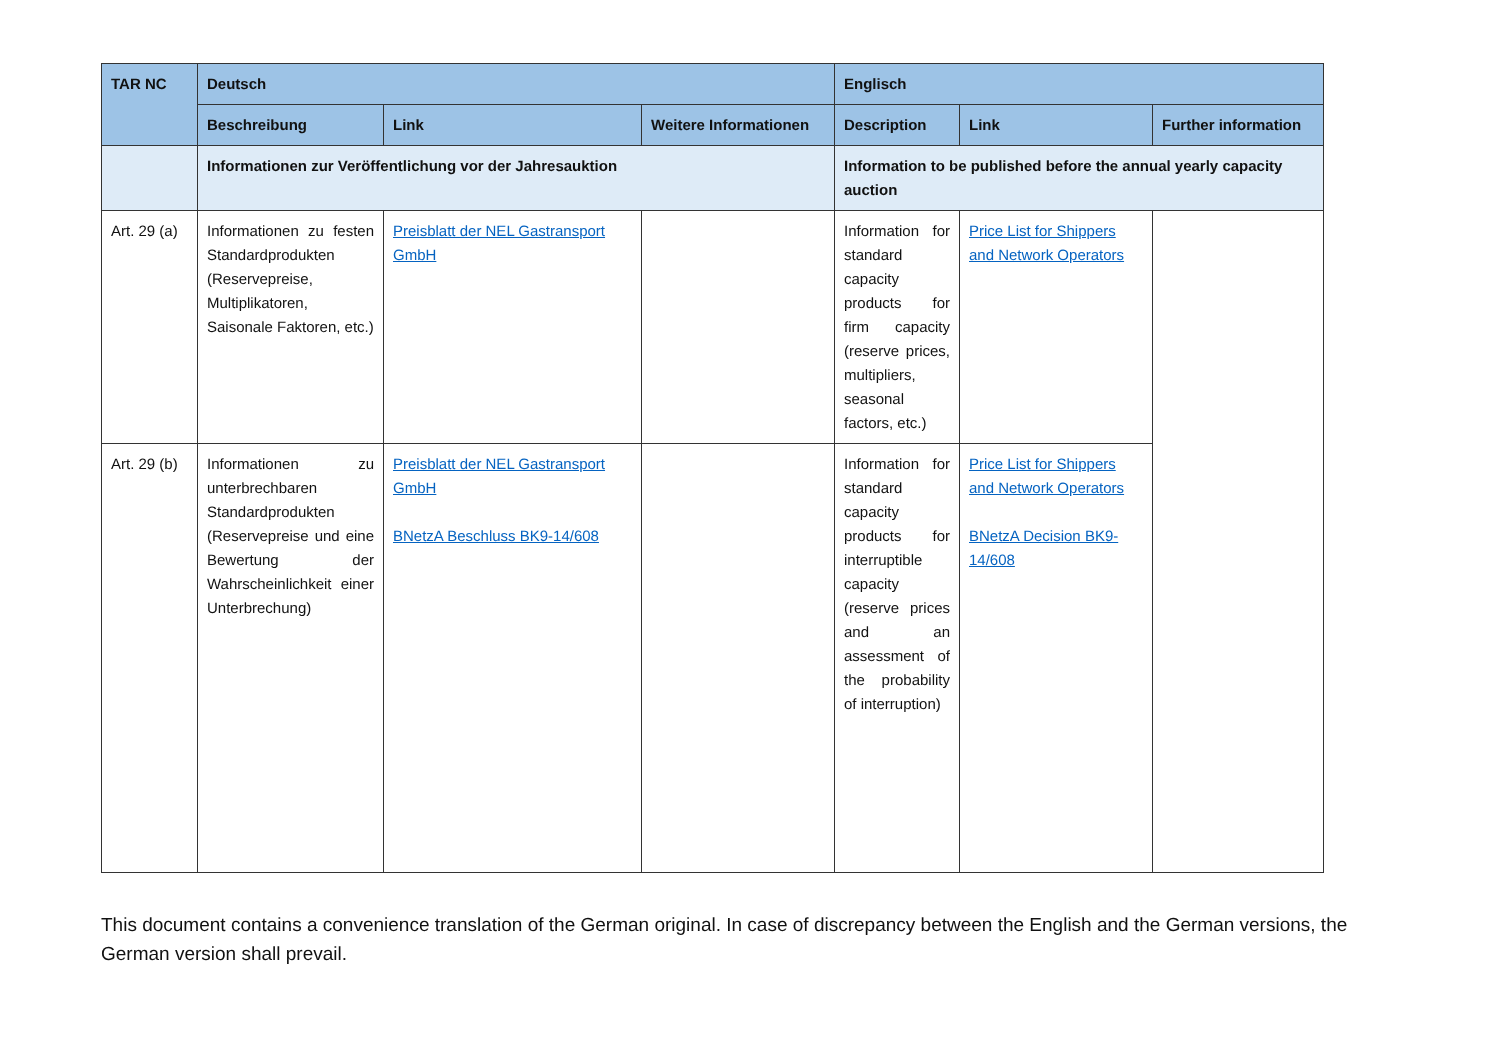| TAR NC | Deutsch | | | Englisch | | |
| --- | --- | --- | --- | --- | --- | --- |
| | Beschreibung | Link | Weitere Informationen | Description | Link | Further information |
| | Informationen zur Veröffentlichung vor der Jahresauktion | | | Information to be published before the annual yearly capacity auction | | |
| Art. 29 (a) | Informationen zu festen Standardprodukten (Reservepreise, Multiplikatoren, Saisonale Faktoren, etc.) | Preisblatt der NEL Gastransport GmbH | | Information for standard capacity products for firm capacity (reserve prices, multipliers, seasonal factors, etc.) | Price List for Shippers and Network Operators | |
| Art. 29 (b) | Informationen zu unterbrechbaren Standardprodukten (Reservepreise und eine Bewertung der Wahrscheinlichkeit einer Unterbrechung) | Preisblatt der NEL Gastransport GmbH BNetzA Beschluss BK9-14/608 | | Information for standard capacity products for interruptible capacity (reserve prices and an assessment of the probability of interruption) | Price List for Shippers and Network Operators BNetzA Decision BK9-14/608 | |
This document contains a convenience translation of the German original. In case of discrepancy between the English and the German versions, the German version shall prevail.